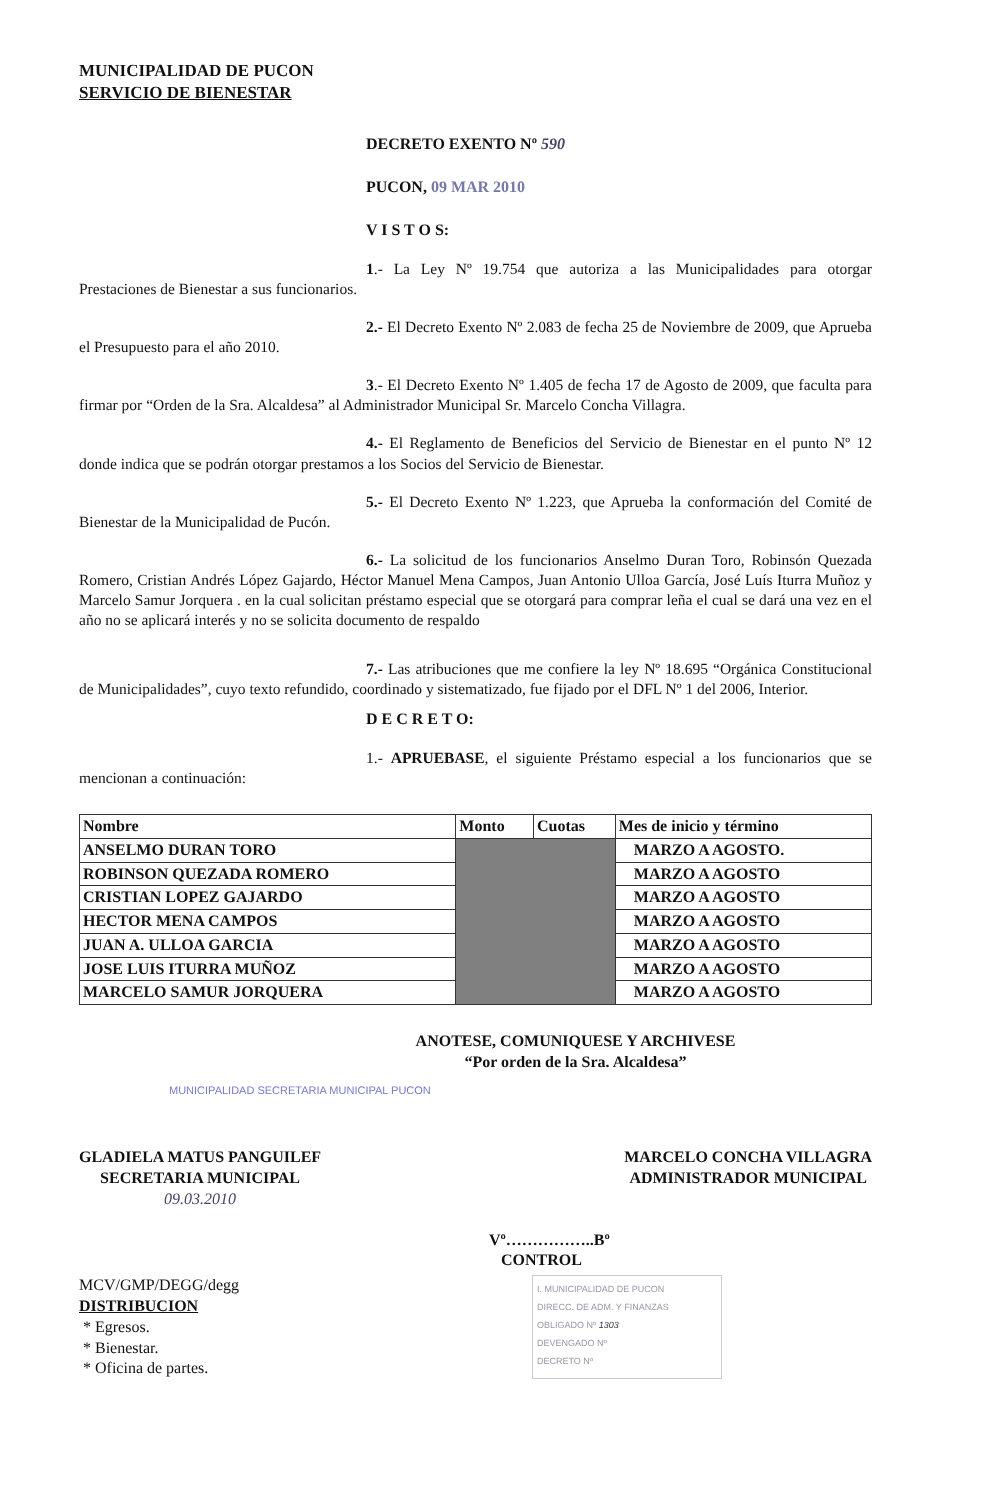MUNICIPALIDAD DE PUCON
SERVICIO DE BIENESTAR
DECRETO EXENTO Nº 590
PUCON, 09 MAR 2010
V I S T O S:
1.- La Ley Nº 19.754 que autoriza a las Municipalidades para otorgar Prestaciones de Bienestar a sus funcionarios.
2.- El Decreto Exento Nº 2.083 de fecha 25 de Noviembre de 2009, que Aprueba el Presupuesto para el año 2010.
3.- El Decreto Exento Nº 1.405 de fecha 17 de Agosto de 2009, que faculta para firmar por “Orden de la Sra. Alcaldesa” al Administrador Municipal Sr. Marcelo Concha Villagra.
4.- El Reglamento de Beneficios del Servicio de Bienestar en el punto Nº 12 donde indica que se podrán otorgar prestamos a los Socios del Servicio de Bienestar.
5.- El Decreto Exento Nº 1.223, que Aprueba la conformación del Comité de Bienestar de la Municipalidad de Pucón.
6.- La solicitud de los funcionarios Anselmo Duran Toro, Robinsón Quezada Romero, Cristian Andrés López Gajardo, Héctor Manuel Mena Campos, Juan Antonio Ulloa García, José Luís Iturra Muñoz y Marcelo Samur Jorquera . en la cual solicitan préstamo especial que se otorgará para comprar leña el cual se dará una vez en el año no se aplicará interés y no se solicita documento de respaldo
7.- Las atribuciones que me confiere la ley Nº 18.695 “Orgánica Constitucional de Municipalidades”, cuyo texto refundido, coordinado y sistematizado, fue fijado por el DFL Nº 1 del 2006, Interior.
D E C R E T O:
1.- APRUEBASE, el siguiente Préstamo especial a los funcionarios que se mencionan a continuación:
| Nombre | Monto | Cuotas | Mes de inicio y término |
| --- | --- | --- | --- |
| ANSELMO DURAN TORO | | | MARZO A AGOSTO. |
| ROBINSON QUEZADA ROMERO | | | MARZO A AGOSTO |
| CRISTIAN LOPEZ GAJARDO | | | MARZO A AGOSTO |
| HECTOR MENA CAMPOS | | | MARZO A AGOSTO |
| JUAN A. ULLOA GARCIA | | | MARZO A AGOSTO |
| JOSE LUIS ITURRA MUÑOZ | | | MARZO A AGOSTO |
| MARCELO SAMUR JORQUERA | | | MARZO A AGOSTO |
ANOTESE, COMUNIQUESE Y ARCHIVESE
“Por orden de la Sra. Alcaldesa”
MUNICIPALIDAD SECRETARIA MUNICIPAL PUCON
GLADIELA MATUS PANGUILEF
SECRETARIA MUNICIPAL
09.03.2010
MARCELO CONCHA VILLAGRA
ADMINISTRADOR MUNICIPAL
Vº……………..Bº
CONTROL
MCV/GMP/DEGG/degg
DISTRIBUCION
* Egresos.
* Bienestar.
* Oficina de partes.
I. MUNICIPALIDAD DE PUCON
DIRECC. DE ADM. Y FINANZAS
OBLIGADO Nº 1303
DEVENGADO Nº
DECRETO Nº